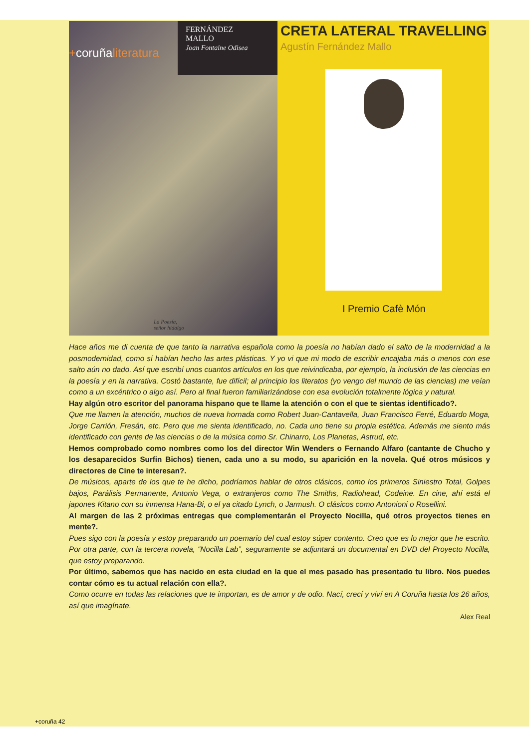+coruñaliteratura
FERNÁNDEZ
MALLO
Joan Fontaine Odisea
La Poesía,
señor hidalgo
CRETA LATERAL TRAVELLING
Agustín Fernández Mallo
I Premio Cafè Món
Hace años me di cuenta de que tanto la narrativa española como la poesía no habían dado el salto de la modernidad a la posmodernidad, como sí habían hecho las artes plásticas. Y yo vi que mi modo de escribir encajaba más o menos con ese salto aún no dado. Así que escribí unos cuantos artículos en los que reivindicaba, por ejemplo, la inclusión de las ciencias en la poesía y en la narrativa. Costó bastante, fue difícil; al principio los literatos (yo vengo del mundo de las ciencias) me veían como a un excéntrico o algo así. Pero al final fueron familiarizándose con esa evolución totalmente lógica y natural.
Hay algún otro escritor del panorama hispano que te llame la atención o con el que te sientas identificado?.
Que me llamen la atención, muchos de nueva hornada como Robert Juan-Cantavella, Juan Francisco Ferré, Eduardo Moga, Jorge Carrión, Fresán, etc. Pero que me sienta identificado, no. Cada uno tiene su propia estética. Además me siento más identificado con gente de las ciencias o de la música como Sr. Chinarro, Los Planetas, Astrud, etc.
Hemos comprobado como nombres como los del director Win Wenders o Fernando Alfaro (cantante de Chucho y los desaparecidos Surfin Bichos) tienen, cada uno a su modo, su aparición en la novela. Qué otros músicos y directores de Cine te interesan?.
De músicos, aparte de los que te he dicho, podríamos hablar de otros clásicos, como los primeros Siniestro Total, Golpes bajos, Parálisis Permanente, Antonio Vega, o extranjeros como The Smiths, Radiohead, Codeine. En cine, ahí está el japones Kitano con su inmensa Hana-Bi, o el ya citado Lynch, o Jarmush. O clásicos como Antonioni o Rosellini.
Al margen de las 2 próximas entregas que complementarán el Proyecto Nocilla, qué otros proyectos tienes en mente?.
Pues sigo con la poesía y estoy preparando un poemario del cual estoy súper contento. Creo que es lo mejor que he escrito. Por otra parte, con la tercera novela, “Nocilla Lab”, seguramente se adjuntará un documental en DVD del Proyecto Nocilla, que estoy preparando.
Por último, sabemos que has nacido en esta ciudad en la que el mes pasado has presentado tu libro. Nos puedes contar cómo es tu actual relación con ella?.
Como ocurre en todas las relaciones que te importan, es de amor y de odio. Nací, crecí y viví en A Coruña hasta los 26 años, así que imagínate.
Alex Real
+coruña 42